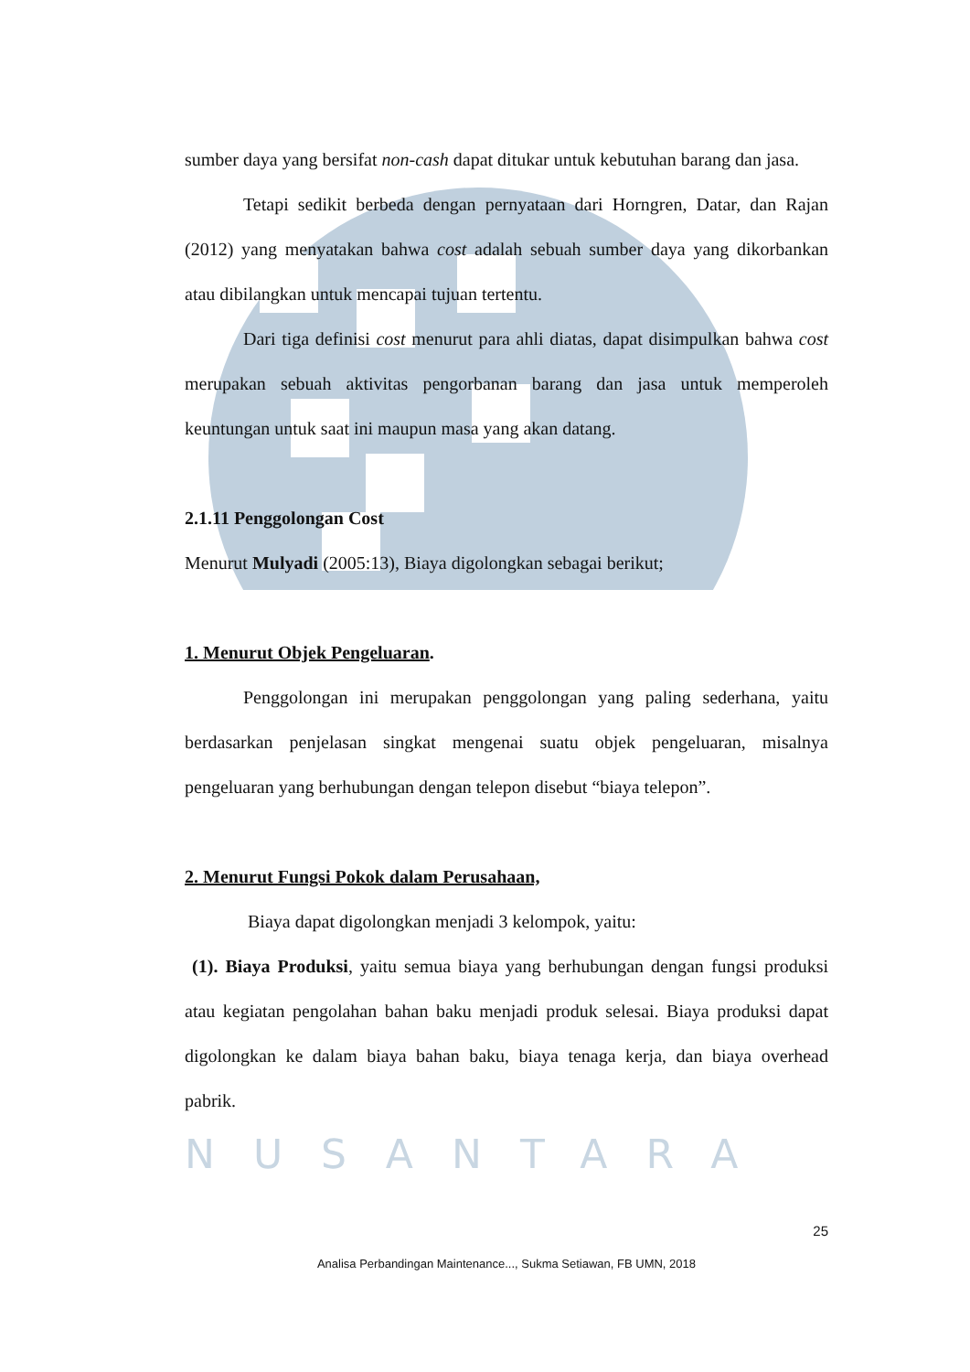sumber daya yang bersifat non-cash dapat ditukar untuk kebutuhan barang dan jasa.
Tetapi sedikit berbeda dengan pernyataan dari Horngren, Datar, dan Rajan (2012) yang menyatakan bahwa cost adalah sebuah sumber daya yang dikorbankan atau dibilangkan untuk mencapai tujuan tertentu.
Dari tiga definisi cost menurut para ahli diatas, dapat disimpulkan bahwa cost merupakan sebuah aktivitas pengorbanan barang dan jasa untuk memperoleh keuntungan untuk saat ini maupun masa yang akan datang.
2.1.11 Penggolongan Cost
Menurut Mulyadi (2005:13), Biaya digolongkan sebagai berikut;
1. Menurut Objek Pengeluaran.
Penggolongan ini merupakan penggolongan yang paling sederhana, yaitu berdasarkan penjelasan singkat mengenai suatu objek pengeluaran, misalnya pengeluaran yang berhubungan dengan telepon disebut “biaya telepon”.
2. Menurut Fungsi Pokok dalam Perusahaan,
Biaya dapat digolongkan menjadi 3 kelompok, yaitu:
(1). Biaya Produksi, yaitu semua biaya yang berhubungan dengan fungsi produksi atau kegiatan pengolahan bahan baku menjadi produk selesai. Biaya produksi dapat digolongkan ke dalam biaya bahan baku, biaya tenaga kerja, dan biaya overhead pabrik.
NUSANTARA
25
Analisa Perbandingan Maintenance..., Sukma Setiawan, FB UMN, 2018